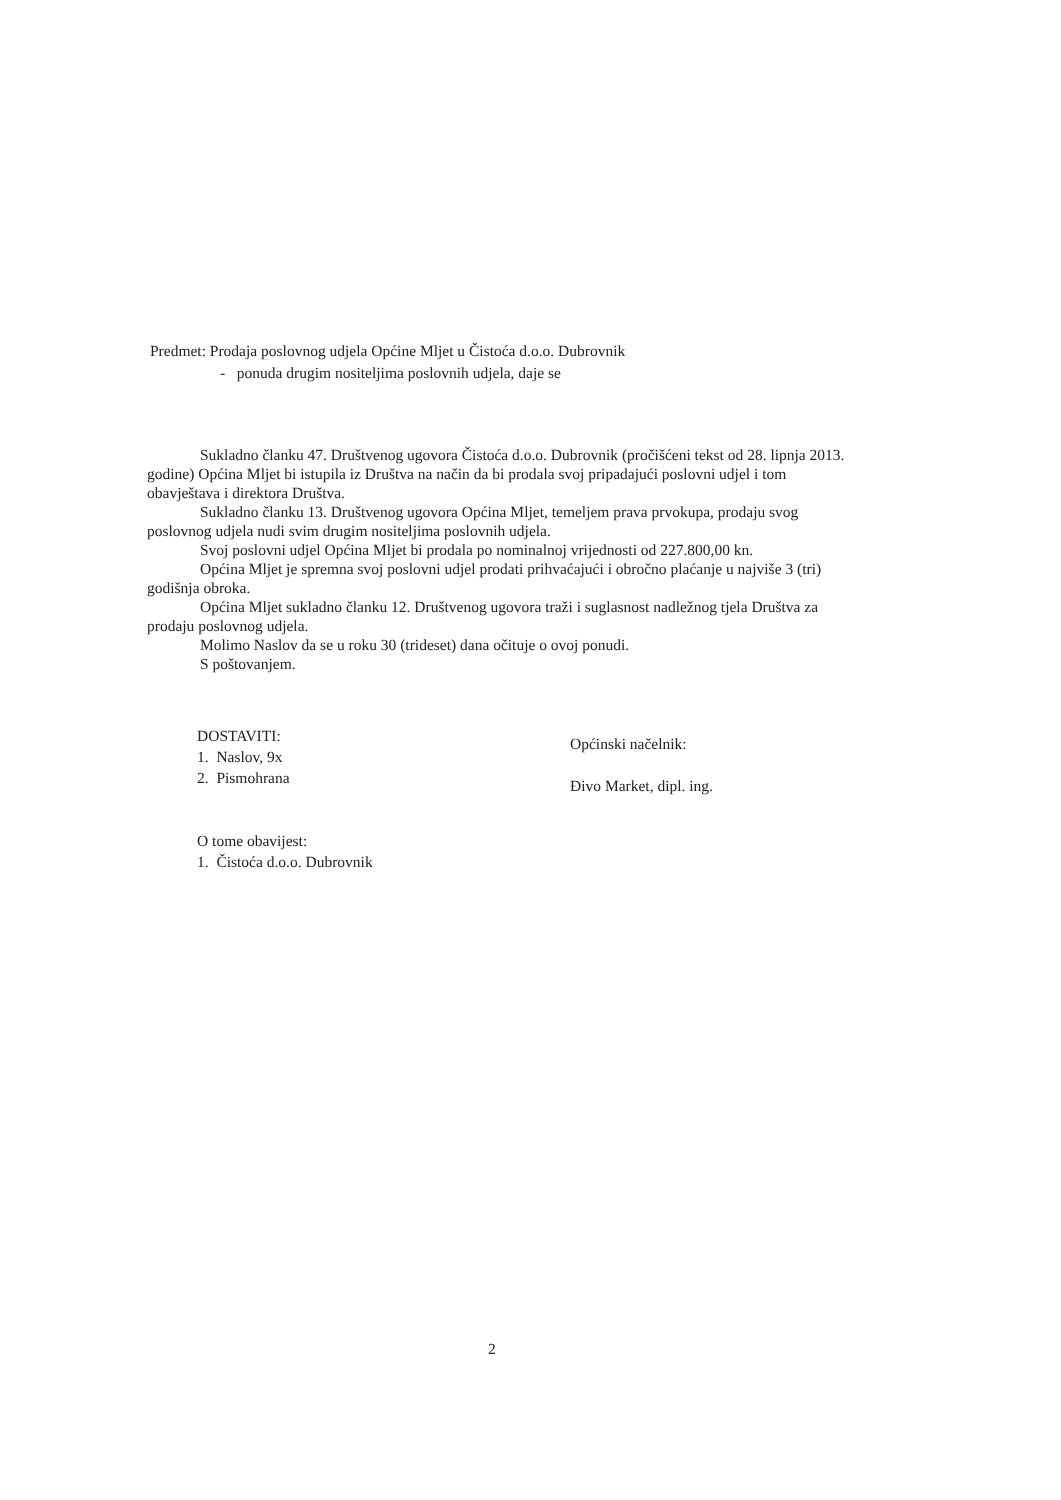Predmet: Prodaja poslovnog udjela Općine Mljet u Čistoća d.o.o. Dubrovnik
- ponuda drugim nositeljima poslovnih udjela, daje se
Sukladno članku 47. Društvenog ugovora Čistoća d.o.o. Dubrovnik (pročišćeni tekst od 28. lipnja 2013. godine) Općina Mljet bi istupila iz Društva na način da bi prodala svoj pripadajući poslovni udjel i tom obavještava i direktora Društva.
Sukladno članku 13. Društvenog ugovora Općina Mljet, temeljem prava prvokupa, prodaju svog poslovnog udjela nudi svim drugim nositeljima poslovnih udjela.
Svoj poslovni udjel Općina Mljet bi prodala po nominalnoj vrijednosti od 227.800,00 kn.
Općina Mljet je spremna svoj poslovni udjel prodati prihvaćajući i obročno plaćanje u najviše 3 (tri) godišnja obroka.
Općina Mljet sukladno članku 12. Društvenog ugovora traži i suglasnost nadležnog tjela Društva za prodaju poslovnog udjela.
Molimo Naslov da se u roku 30 (trideset) dana očituje o ovoj ponudi.
S poštovanjem.
DOSTAVITI:
1. Naslov, 9x
2. Pismohrana
O tome obavijest:
1. Čistoća d.o.o. Dubrovnik
Općinski načelnik:
Đivo Market, dipl. ing.
2